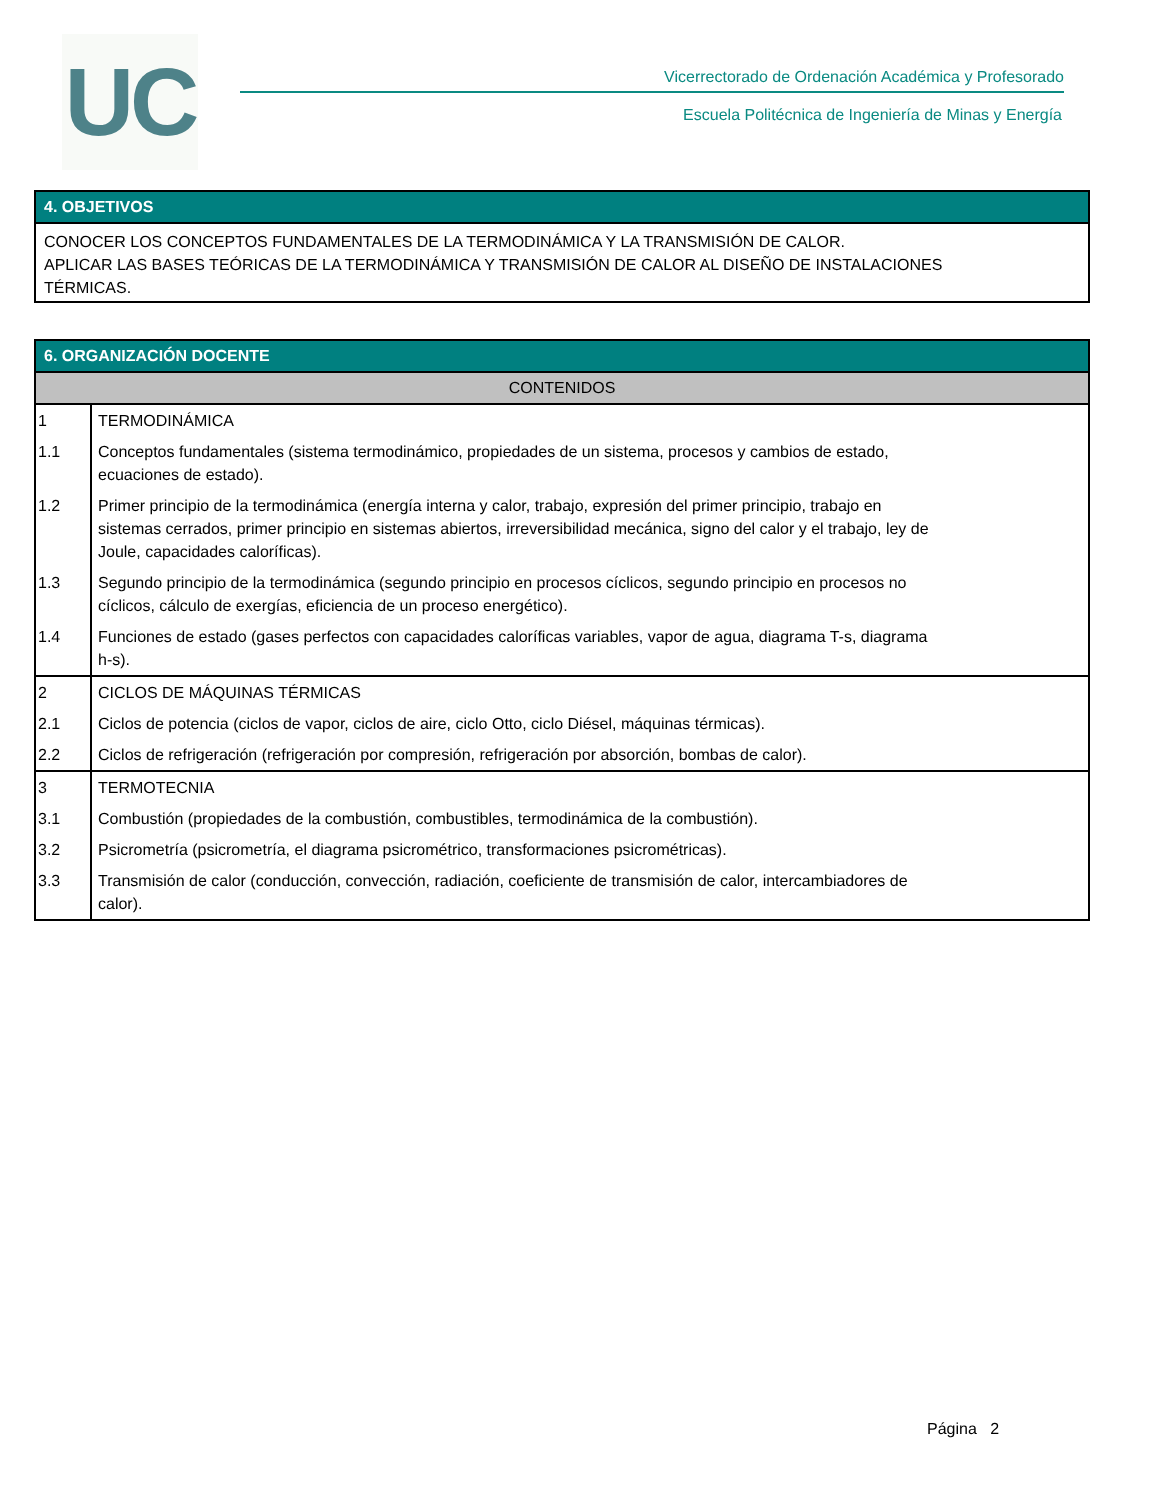UC
Vicerrectorado de Ordenación Académica y Profesorado
Escuela Politécnica de Ingeniería de Minas y Energía
4. OBJETIVOS
CONOCER LOS CONCEPTOS FUNDAMENTALES DE LA TERMODINÁMICA Y LA TRANSMISIÓN DE CALOR.
APLICAR LAS BASES TEÓRICAS DE LA TERMODINÁMICA Y TRANSMISIÓN DE CALOR AL DISEÑO DE INSTALACIONES
TÉRMICAS.
6. ORGANIZACIÓN DOCENTE
CONTENIDOS
| 1 | TERMODINÁMICA |
| 1.1 | Conceptos fundamentales (sistema termodinámico, propiedades de un sistema, procesos y cambios de estado, ecuaciones de estado). |
| 1.2 | Primer principio de la termodinámica (energía interna y calor, trabajo, expresión del primer principio, trabajo en sistemas cerrados, primer principio en sistemas abiertos, irreversibilidad mecánica, signo del calor y el trabajo, ley de Joule, capacidades caloríficas). |
| 1.3 | Segundo principio de la termodinámica (segundo principio en procesos cíclicos, segundo principio en procesos no cíclicos, cálculo de exergías, eficiencia de un proceso energético). |
| 1.4 | Funciones de estado (gases perfectos con capacidades caloríficas variables, vapor de agua, diagrama T-s, diagrama h-s). |
| 2 | CICLOS DE MÁQUINAS TÉRMICAS |
| 2.1 | Ciclos de potencia (ciclos de vapor, ciclos de aire, ciclo Otto, ciclo Diésel, máquinas térmicas). |
| 2.2 | Ciclos de refrigeración (refrigeración por compresión, refrigeración por absorción, bombas de calor). |
| 3 | TERMOTECNIA |
| 3.1 | Combustión (propiedades de la combustión, combustibles, termodinámica de la combustión). |
| 3.2 | Psicrometría (psicrometría, el diagrama psicrométrico, transformaciones psicrométricas). |
| 3.3 | Transmisión de calor (conducción, convección, radiación, coeficiente de transmisión de calor, intercambiadores de calor). |
Página 2